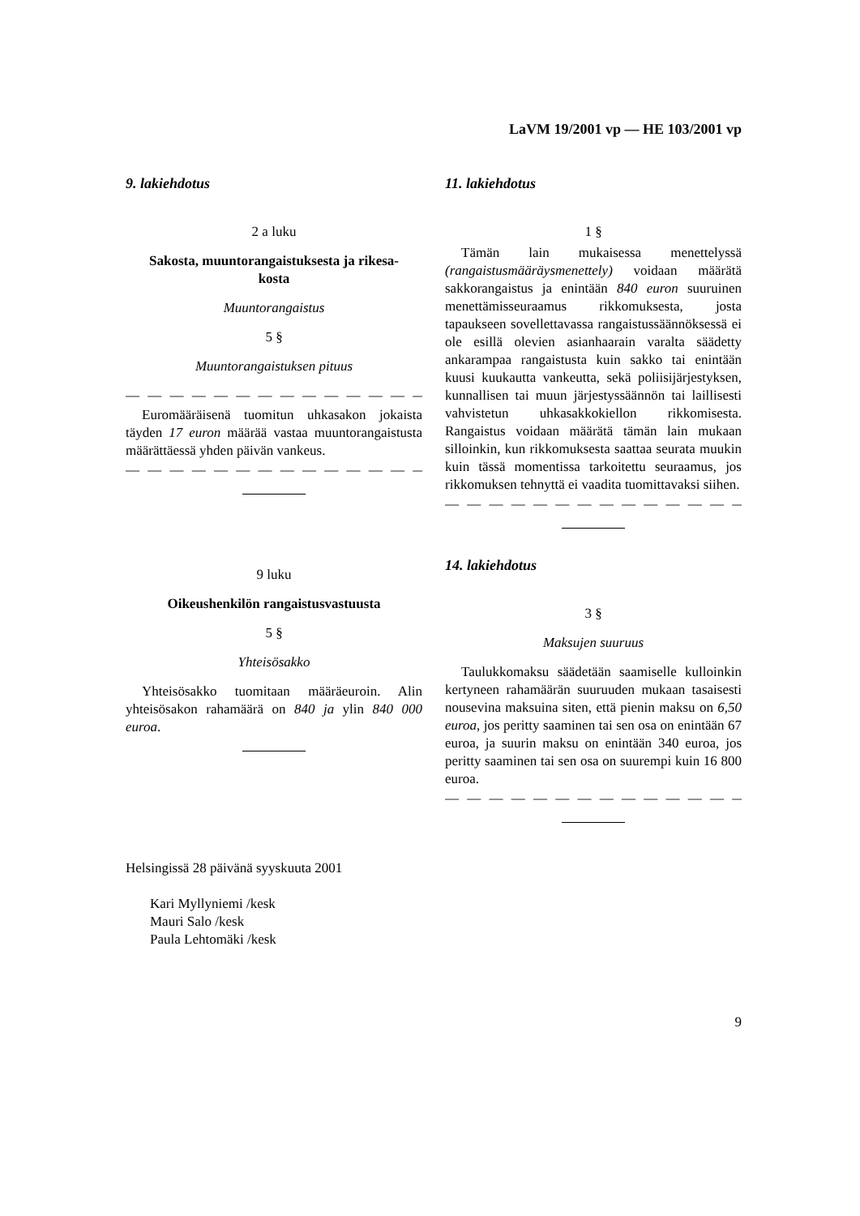LaVM 19/2001 vp — HE 103/2001 vp
9. lakiehdotus
2 a luku
Sakosta, muuntorangaistuksesta ja rikesa-
kosta
Muuntorangaistus
5 §
Muuntorangaistuksen pituus
— — — — — — — — — — — — — —
Euromääräisenä tuomitun uhkasakon jokaista täyden 17 euron määrää vastaa muuntorangaistusta määrättäessä yhden päivän vankeus.
— — — — — — — — — — — — — —
9 luku
Oikeushenkilön rangaistusvastuusta
5 §
Yhteisösakko
Yhteisösakko tuomitaan määräeuroin. Alin yhteisösakon rahamäärä on 840 ja ylin 840 000 euroa.
11. lakiehdotus
1 §
Tämän lain mukaisessa menettelyssä (rangaistusmääräysmenettely) voidaan määrätä sakkorangaistus ja enintään 840 euron suuruinen menettämisseuraamus rikkomuksesta, josta tapaukseen sovellettavassa rangaistussäännöksessä ei ole esillä olevien asianhaarain varalta säädetty ankarampaa rangaistusta kuin sakko tai enintään kuusi kuukautta vankeutta, sekä poliisijärjestyksen, kunnallisen tai muun järjestyssäännön tai laillisesti vahvistetun uhkasakkokiellon rikkomisesta. Rangaistus voidaan määrätä tämän lain mukaan silloinkin, kun rikkomuksesta saattaa seurata muukin kuin tässä momentissa tarkoitettu seuraamus, jos rikkomuksen tehnyttä ei vaadita tuomittavaksi siihen.
— — — — — — — — — — — — — —
14. lakiehdotus
3 §
Maksujen suuruus
Taulukkomaksu säädetään saamiselle kulloinkin kertyneen rahamäärän suuruuden mukaan tasaisesti nousevina maksuina siten, että pienin maksu on 6,50 euroa, jos peritty saaminen tai sen osa on enintään 67 euroa, ja suurin maksu on enintään 340 euroa, jos peritty saaminen tai sen osa on suurempi kuin 16 800 euroa.
— — — — — — — — — — — — — —
Helsingissä 28 päivänä syyskuuta 2001
Kari Myllyniemi /kesk
Mauri Salo /kesk
Paula Lehtomäki /kesk
9